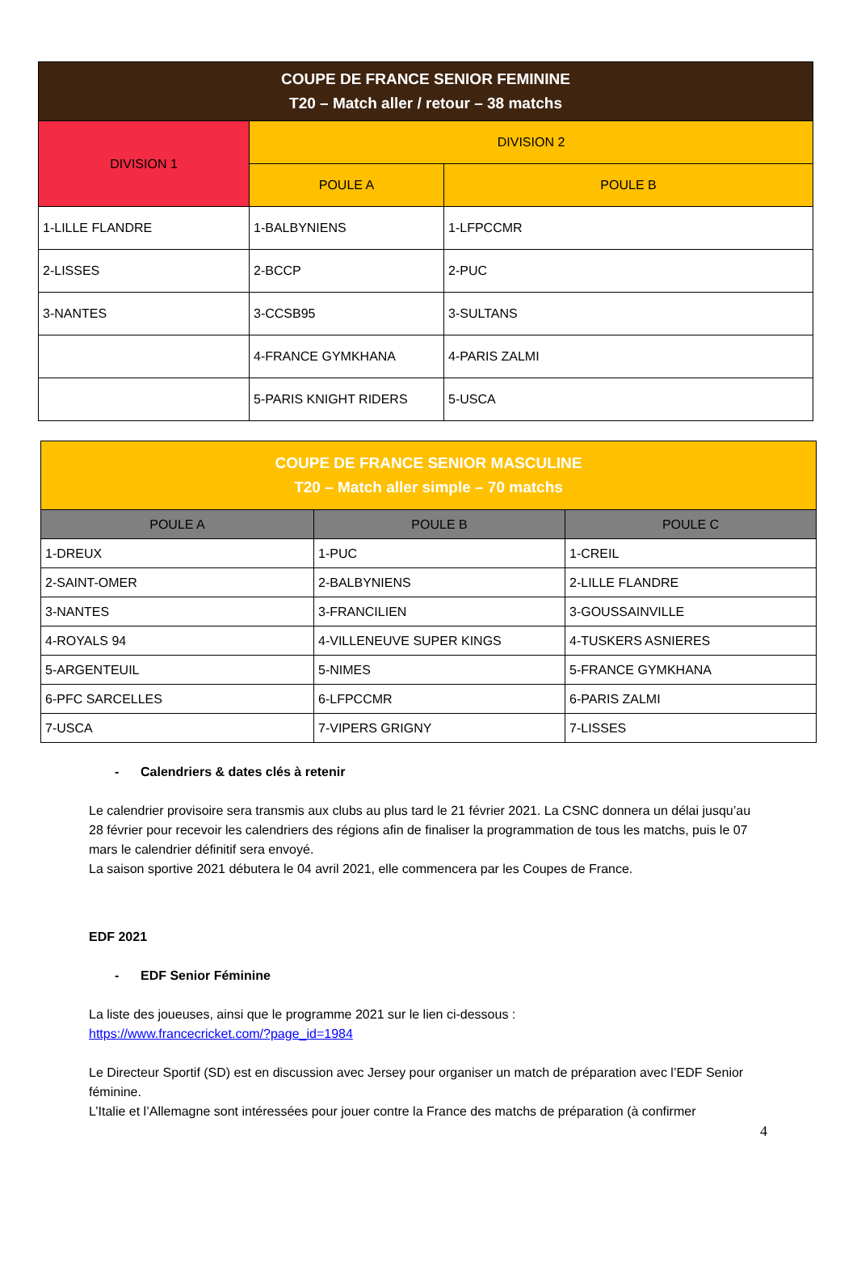| COUPE DE FRANCE SENIOR FEMININE T20 – Match aller / retour – 38 matchs | | |
| --- | --- | --- |
| DIVISION 1 | DIVISION 2 | |
| | POULE A | POULE B |
| 1-LILLE FLANDRE | 1-BALBYNIENS | 1-LFPCCMR |
| 2-LISSES | 2-BCCP | 2-PUC |
| 3-NANTES | 3-CCSB95 | 3-SULTANS |
| | 4-FRANCE GYMKHANA | 4-PARIS ZALMI |
| | 5-PARIS KNIGHT RIDERS | 5-USCA |
| COUPE DE FRANCE SENIOR MASCULINE T20 – Match aller simple – 70 matchs | | |
| --- | --- | --- |
| POULE A | POULE B | POULE C |
| 1-DREUX | 1-PUC | 1-CREIL |
| 2-SAINT-OMER | 2-BALBYNIENS | 2-LILLE FLANDRE |
| 3-NANTES | 3-FRANCILIEN | 3-GOUSSAINVILLE |
| 4-ROYALS 94 | 4-VILLENEUVE SUPER KINGS | 4-TUSKERS ASNIERES |
| 5-ARGENTEUIL | 5-NIMES | 5-FRANCE GYMKHANA |
| 6-PFC SARCELLES | 6-LFPCCMR | 6-PARIS ZALMI |
| 7-USCA | 7-VIPERS GRIGNY | 7-LISSES |
- Calendriers & dates clés à retenir
Le calendrier provisoire sera transmis aux clubs au plus tard le 21 février 2021. La CSNC donnera un délai jusqu’au 28 février pour recevoir les calendriers des régions afin de finaliser la programmation de tous les matchs, puis le 07 mars le calendrier définitif sera envoyé.
La saison sportive 2021 débutera le 04 avril 2021, elle commencera par les Coupes de France.
EDF 2021
- EDF Senior Féminine
La liste des joueuses, ainsi que le programme 2021 sur le lien ci-dessous :
https://www.francecricket.com/?page_id=1984
Le Directeur Sportif (SD) est en discussion avec Jersey pour organiser un match de préparation avec l’EDF Senior féminine.
L’Italie et l’Allemagne sont intéressées pour jouer contre la France des matchs de préparation (à confirmer
4